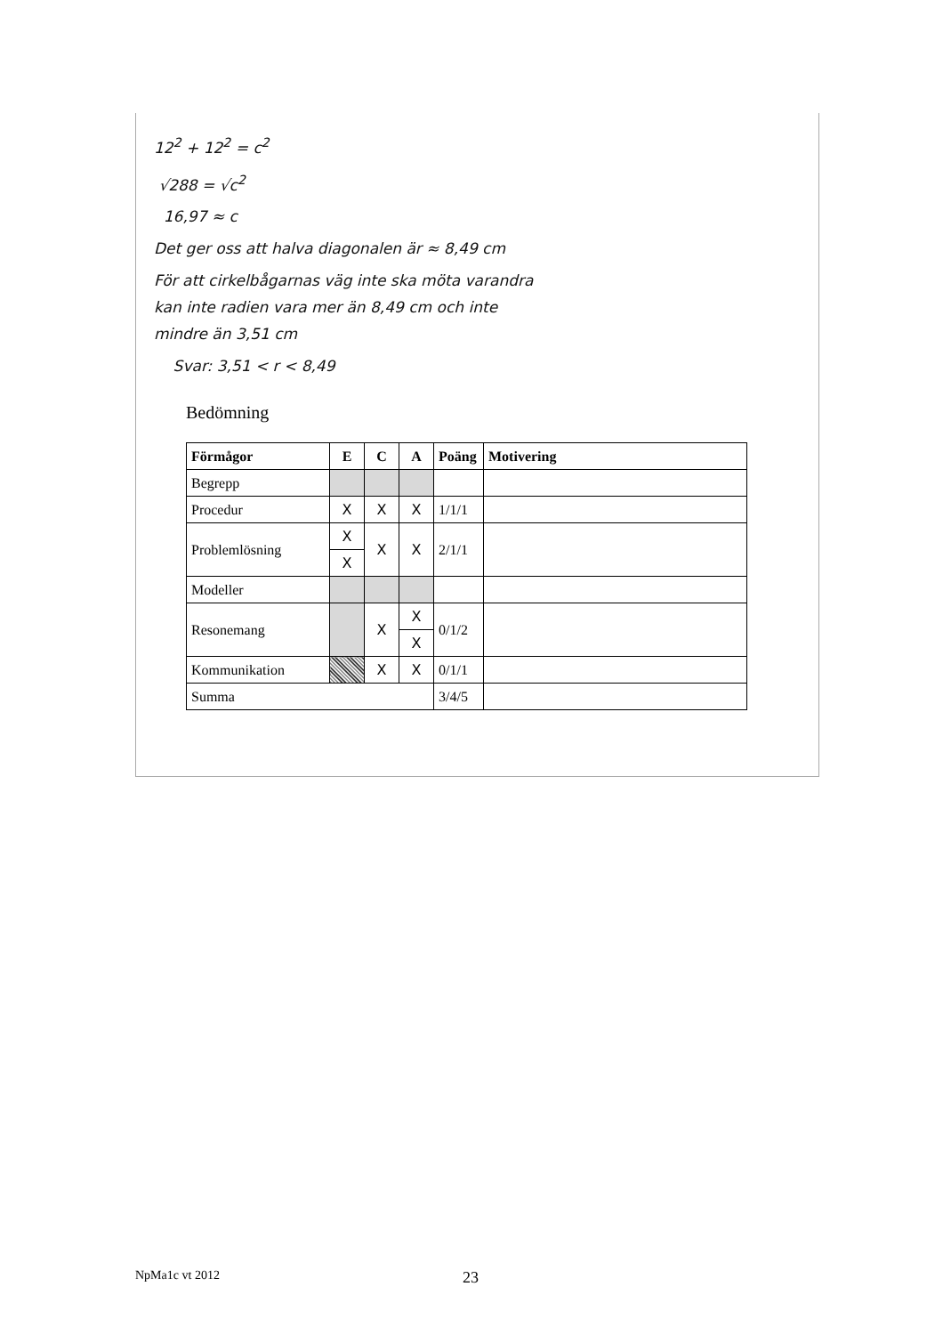12<sup>2</sup> + 12<sup>2</sup> = c<sup>2</sup>
√288 = √c<sup>2</sup>
16,97 ≈ c
Det ger oss att halva diagonalen är ≈ 8,49 cm
För att cirkelbågarnas väg inte ska möta varandra
kan inte radien vara mer än 8,49 cm och inte
mindre än 3,51 cm
Svar: 3,51 < r < 8,49
Bedömning
| Förmågor | E | C | A | Poäng | Motivering |
| --- | --- | --- | --- | --- | --- |
| Begrepp | | | | | |
| Procedur | X | X | X | 1/1/1 | |
| Problemlösning | X | X | X | 2/1/1 | |
| | X | | | | |
| Modeller | | | | | |
| Resonemang | | X | X | 0/1/2 | |
| | | | X | | |
| Kommunikation | | X | X | 0/1/1 | |
| Summa | | | | 3/4/5 | |
NpMa1c vt 2012 23